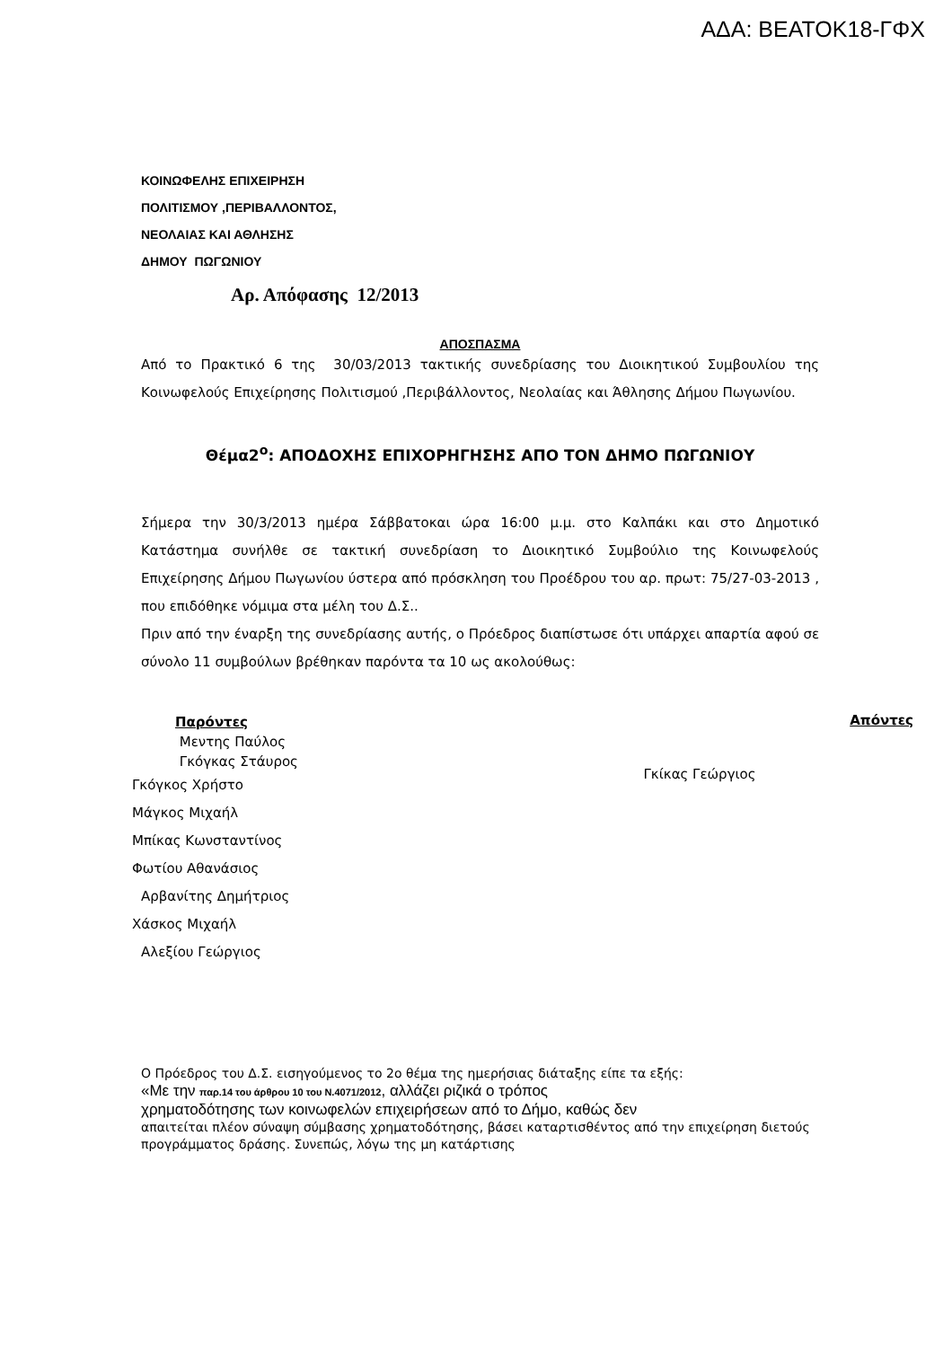ΑΔΑ: ΒΕΑΤΟΚ18-ΓΦΧ
ΚΟΙΝΩΦΕΛΗΣ ΕΠΙΧΕΙΡΗΣΗ
ΠΟΛΙΤΙΣΜΟΥ ,ΠΕΡΙΒΑΛΛΟΝΤΟΣ,
ΝΕΟΛΑΙΑΣ ΚΑΙ ΑΘΛΗΣΗΣ
ΔΗΜΟΥ ΠΩΓΩΝΙΟΥ
Αρ. Απόφασης 12/2013
ΑΠΟΣΠΑΣΜΑ
Από το Πρακτικό 6 της 30/03/2013 τακτικής συνεδρίασης του Διοικητικού Συμβουλίου της Κοινωφελούς Επιχείρησης Πολιτισμού ,Περιβάλλοντος, Νεολαίας και Άθλησης Δήμου Πωγωνίου.
Θέμα2<sup>ο</sup>: ΑΠΟΔΟΧΗΣ ΕΠΙΧΟΡΗΓΗΣΗΣ ΑΠΟ ΤΟΝ ΔΗΜΟ ΠΩΓΩΝΙΟΥ
Σήμερα την 30/3/2013 ημέρα Σάββατοκαι ώρα 16:00 μ.μ. στο Καλπάκι και στο Δημοτικό Κατάστημα συνήλθε σε τακτική συνεδρίαση το Διοικητικό Συμβούλιο της Κοινωφελούς Επιχείρησης Δήμου Πωγωνίου ύστερα από πρόσκληση του Προέδρου του αρ. πρωτ: 75/27-03-2013 , που επιδόθηκε νόμιμα στα μέλη του Δ.Σ..
Πριν από την έναρξη της συνεδρίασης αυτής, ο Πρόεδρος διαπίστωσε ότι υπάρχει απαρτία αφού σε σύνολο 11 συμβούλων βρέθηκαν παρόντα τα 10 ως ακολούθως:
Παρόντες
Μεντης Παύλος
Γκόγκας Στάυρος
Γκόγκος Χρήστο
Μάγκος Μιχαήλ
Μπίκας Κωνσταντίνος
Φωτίου Αθανάσιος
Αρβανίτης Δημήτριος
Χάσκος Μιχαήλ
Αλεξίου Γεώργιος
Γκίκας Γεώργιος
Απόντες
Ο Πρόεδρος του Δ.Σ. εισηγούμενος το 2ο θέμα της ημερήσιας διάταξης είπε τα εξής:
«Με την παρ.14 του άρθρου 10 του Ν.4071/2012, αλλάζει ριζικά ο τρόπος
χρηματοδότησης των κοινωφελών επιχειρήσεων από το Δήμο, καθώς δεν
απαιτείται πλέον σύναψη σύμβασης χρηματοδότησης, βάσει καταρτισθέντος από την επιχείρηση διετούς προγράμματος δράσης. Συνεπώς, λόγω της μη κατάρτισης